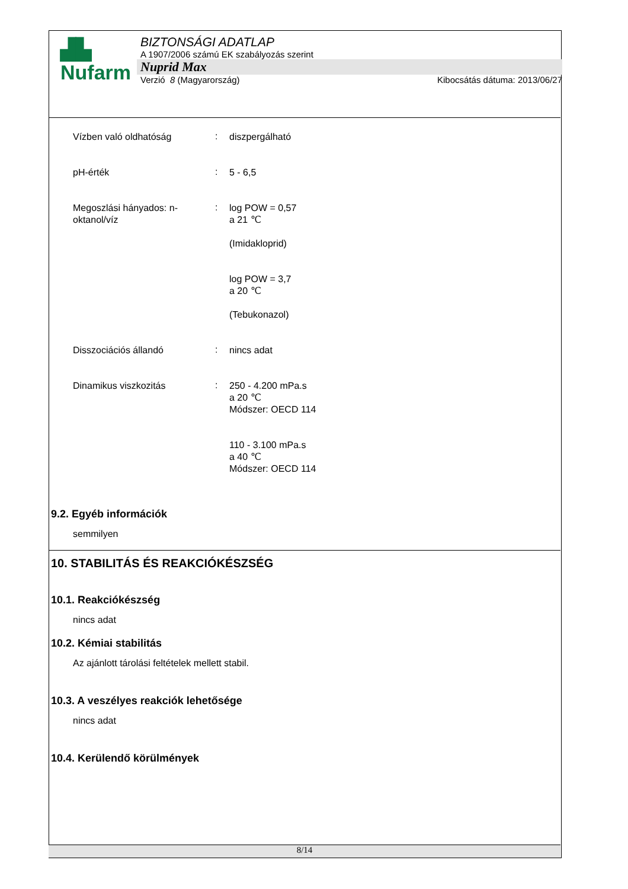▟▙
Nufarm
BIZTONSÁGI ADATLAP
A 1907/2006 számú EK szabályozás szerint
Nuprid Max
Verzió 8 (Magyarország) Kibocsátás dátuma: 2013/06/27
Vízben való oldhatóság
:
diszpergálható
pH-érték
:
5 - 6,5
Megoszlási hányados: n-oktanol/víz
:
log POW = 0,57
a 21 ℃
(Imidakloprid)
log POW = 3,7
a 20 ℃
(Tebukonazol)
Disszociációs állandó
:
nincs adat
Dinamikus viszkozitás
:
250 - 4.200 mPa.s
a 20 ℃
Módszer: OECD 114
110 - 3.100 mPa.s
a 40 ℃
Módszer: OECD 114
9.2. Egyéb információk
semmilyen
10. STABILITÁS ÉS REAKCIÓKÉSZSÉG
10.1. Reakciókészség
nincs adat
10.2. Kémiai stabilitás
Az ajánlott tárolási feltételek mellett stabil.
10.3. A veszélyes reakciók lehetősége
nincs adat
10.4. Kerülendő körülmények
8/14